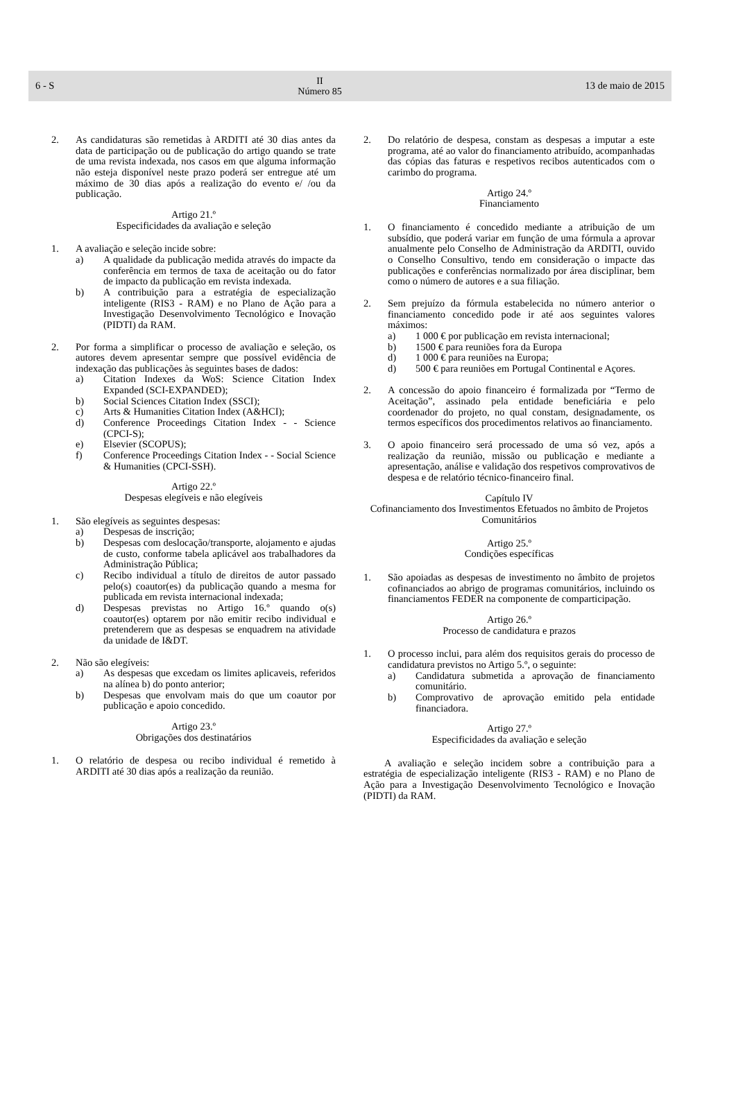6 - S II
Número 85 13 de maio de 2015
2. As candidaturas são remetidas à ARDITI até 30 dias antes da data de participação ou de publicação do artigo quando se trate de uma revista indexada, nos casos em que alguma informação não esteja disponível neste prazo poderá ser entregue até um máximo de 30 dias após a realização do evento e/ /ou da publicação.
Artigo 21.º
Especificidades da avaliação e seleção
1. A avaliação e seleção incide sobre:
a) A qualidade da publicação medida através do impacte da conferência em termos de taxa de aceitação ou do fator de impacto da publicação em revista indexada.
b) A contribuição para a estratégia de especialização inteligente (RIS3 - RAM) e no Plano de Ação para a Investigação Desenvolvimento Tecnológico e Inovação (PIDTI) da RAM.
2. Por forma a simplificar o processo de avaliação e seleção, os autores devem apresentar sempre que possível evidência de indexação das publicações às seguintes bases de dados:
a) Citation Indexes da WoS: Science Citation Index Expanded (SCI-EXPANDED);
b) Social Sciences Citation Index (SSCI);
c) Arts & Humanities Citation Index (A&HCI);
d) Conference Proceedings Citation Index - - Science (CPCI-S);
e) Elsevier (SCOPUS);
f) Conference Proceedings Citation Index - - Social Science & Humanities (CPCI-SSH).
Artigo 22.º
Despesas elegíveis e não elegíveis
1. São elegíveis as seguintes despesas:
a) Despesas de inscrição;
b) Despesas com deslocação/transporte, alojamento e ajudas de custo, conforme tabela aplicável aos trabalhadores da Administração Pública;
c) Recibo individual a título de direitos de autor passado pelo(s) coautor(es) da publicação quando a mesma for publicada em revista internacional indexada;
d) Despesas previstas no Artigo 16.º quando o(s) coautor(es) optarem por não emitir recibo individual e pretenderem que as despesas se enquadrem na atividade da unidade de I&DT.
2. Não são elegíveis:
a) As despesas que excedam os limites aplicaveis, referidos na alínea b) do ponto anterior;
b) Despesas que envolvam mais do que um coautor por publicação e apoio concedido.
Artigo 23.º
Obrigações dos destinatários
1. O relatório de despesa ou recibo individual é remetido à ARDITI até 30 dias após a realização da reunião.
2. Do relatório de despesa, constam as despesas a imputar a este programa, até ao valor do financiamento atribuído, acompanhadas das cópias das faturas e respetivos recibos autenticados com o carimbo do programa.
Artigo 24.º
Financiamento
1. O financiamento é concedido mediante a atribuição de um subsídio, que poderá variar em função de uma fórmula a aprovar anualmente pelo Conselho de Administração da ARDITI, ouvido o Conselho Consultivo, tendo em consideração o impacte das publicações e conferências normalizado por área disciplinar, bem como o número de autores e a sua filiação.
2. Sem prejuízo da fórmula estabelecida no número anterior o financiamento concedido pode ir até aos seguintes valores máximos:
a) 1 000 € por publicação em revista internacional;
b) 1500 € para reuniões fora da Europa
d) 1 000 € para reuniões na Europa;
d) 500 € para reuniões em Portugal Continental e Açores.
2. A concessão do apoio financeiro é formalizada por “Termo de Aceitação”, assinado pela entidade beneficiária e pelo coordenador do projeto, no qual constam, designadamente, os termos específicos dos procedimentos relativos ao financiamento.
3. O apoio financeiro será processado de uma só vez, após a realização da reunião, missão ou publicação e mediante a apresentação, análise e validação dos respetivos comprovativos de despesa e de relatório técnico-financeiro final.
Capítulo IV
Cofinanciamento dos Investimentos Efetuados no âmbito de Projetos Comunitários
Artigo 25.º
Condições específicas
1. São apoiadas as despesas de investimento no âmbito de projetos cofinanciados ao abrigo de programas comunitários, incluindo os financiamentos FEDER na componente de comparticipação.
Artigo 26.º
Processo de candidatura e prazos
1. O processo inclui, para além dos requisitos gerais do processo de candidatura previstos no Artigo 5.º, o seguinte:
a) Candidatura submetida a aprovação de financiamento comunitário.
b) Comprovativo de aprovação emitido pela entidade financiadora.
Artigo 27.º
Especificidades da avaliação e seleção
A avaliação e seleção incidem sobre a contribuição para a estratégia de especialização inteligente (RIS3 - RAM) e no Plano de Ação para a Investigação Desenvolvimento Tecnológico e Inovação (PIDTI) da RAM.